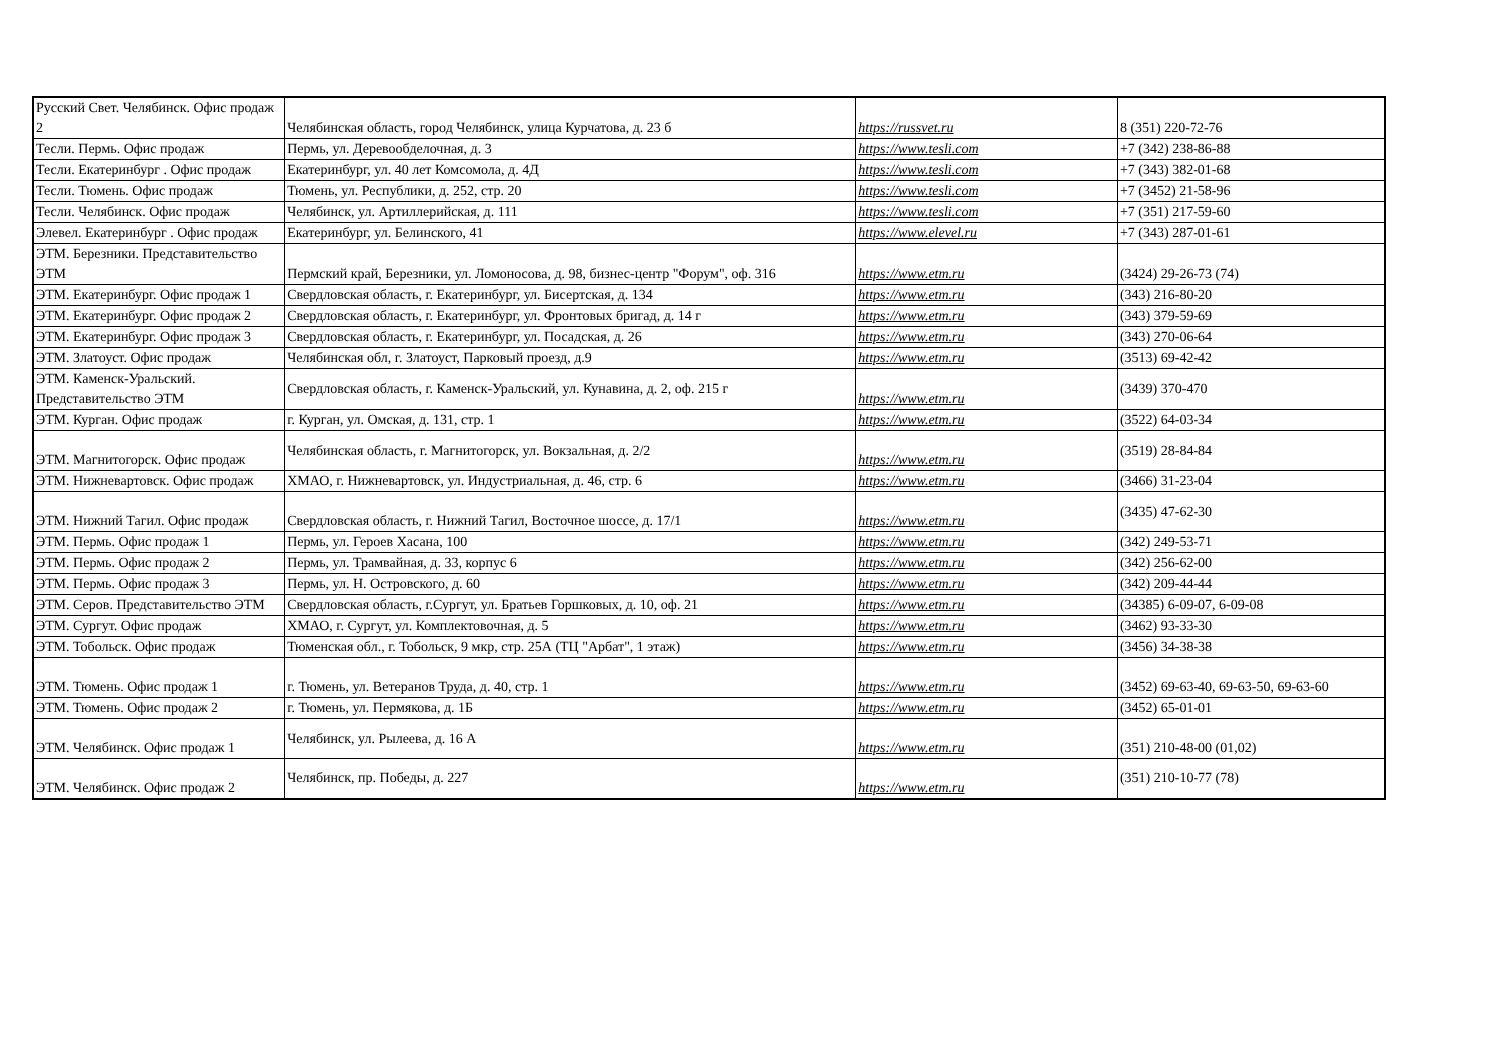| Русский Свет. Челябинск. Офис продаж 2 | Челябинская область, город Челябинск, улица Курчатова, д. 23 б | https://russvet.ru | 8 (351) 220-72-76 |
| Тесли. Пермь. Офис продаж | Пермь, ул. Деревообделочная, д. 3 | https://www.tesli.com | +7 (342) 238-86-88 |
| Тесли. Екатеринбург . Офис продаж | Екатеринбург, ул. 40 лет Комсомола, д. 4Д | https://www.tesli.com | +7 (343) 382-01-68 |
| Тесли. Тюмень. Офис продаж | Тюмень, ул. Республики, д. 252, стр. 20 | https://www.tesli.com | +7 (3452) 21-58-96 |
| Тесли. Челябинск. Офис продаж | Челябинск, ул. Артиллерийская, д. 111 | https://www.tesli.com | +7 (351) 217-59-60 |
| Элевел. Екатеринбург . Офис продаж | Екатеринбург, ул. Белинского, 41 | https://www.elevel.ru | +7 (343) 287-01-61 |
| ЭТМ. Березники. Представительство ЭТМ | Пермский край, Березники, ул. Ломоносова, д. 98, бизнес-центр "Форум", оф. 316 | https://www.etm.ru | (3424) 29-26-73 (74) |
| ЭТМ. Екатеринбург. Офис продаж 1 | Свердловская область, г. Екатеринбург, ул. Бисертская, д. 134 | https://www.etm.ru | (343) 216-80-20 |
| ЭТМ. Екатеринбург. Офис продаж 2 | Свердловская область, г. Екатеринбург, ул. Фронтовых бригад, д. 14 г | https://www.etm.ru | (343) 379-59-69 |
| ЭТМ. Екатеринбург. Офис продаж 3 | Свердловская область, г. Екатеринбург, ул. Посадская, д. 26 | https://www.etm.ru | (343) 270-06-64 |
| ЭТМ. Златоуст. Офис продаж | Челябинская обл, г. Златоуст, Парковый проезд, д.9 | https://www.etm.ru | (3513) 69-42-42 |
| ЭТМ. Каменск-Уральский. Представительство ЭТМ | Свердловская область, г. Каменск-Уральский, ул. Кунавина, д. 2, оф. 215 г | https://www.etm.ru | (3439) 370-470 |
| ЭТМ. Курган. Офис продаж | г. Курган, ул. Омская, д. 131, стр. 1 | https://www.etm.ru | (3522) 64-03-34 |
| ЭТМ. Магнитогорск. Офис продаж | Челябинская область, г. Магнитогорск, ул. Вокзальная, д. 2/2 | https://www.etm.ru | (3519) 28-84-84 |
| ЭТМ. Нижневартовск. Офис продаж | ХМАО, г. Нижневартовск, ул. Индустриальная, д. 46, стр. 6 | https://www.etm.ru | (3466) 31-23-04 |
| ЭТМ. Нижний Тагил. Офис продаж | Свердловская область, г. Нижний Тагил, Восточное шоссе, д. 17/1 | https://www.etm.ru | (3435) 47-62-30 |
| ЭТМ. Пермь. Офис продаж 1 | Пермь, ул. Героев Хасана, 100 | https://www.etm.ru | (342) 249-53-71 |
| ЭТМ. Пермь. Офис продаж 2 | Пермь, ул. Трамвайная, д. 33, корпус 6 | https://www.etm.ru | (342) 256-62-00 |
| ЭТМ. Пермь. Офис продаж 3 | Пермь, ул. Н. Островского, д. 60 | https://www.etm.ru | (342) 209-44-44 |
| ЭТМ. Серов. Представительство ЭТМ | Свердловская область, г.Сургут, ул. Братьев Горшковых, д. 10, оф. 21 | https://www.etm.ru | (34385) 6-09-07, 6-09-08 |
| ЭТМ. Сургут. Офис продаж | ХМАО, г. Сургут, ул. Комплектовочная, д. 5 | https://www.etm.ru | (3462) 93-33-30 |
| ЭТМ. Тобольск. Офис продаж | Тюменская обл., г. Тобольск, 9 мкр, стр. 25А (ТЦ "Арбат", 1 этаж) | https://www.etm.ru | (3456) 34-38-38 |
| ЭТМ. Тюмень. Офис продаж 1 | г. Тюмень, ул. Ветеранов Труда, д. 40, стр. 1 | https://www.etm.ru | (3452) 69-63-40, 69-63-50, 69-63-60 |
| ЭТМ. Тюмень. Офис продаж 2 | г. Тюмень, ул. Пермякова, д. 1Б | https://www.etm.ru | (3452) 65-01-01 |
| ЭТМ. Челябинск. Офис продаж 1 | Челябинск, ул. Рылеева, д. 16 А | https://www.etm.ru | (351) 210-48-00 (01,02) |
| ЭТМ. Челябинск. Офис продаж 2 | Челябинск, пр. Победы, д. 227 | https://www.etm.ru | (351) 210-10-77 (78) |